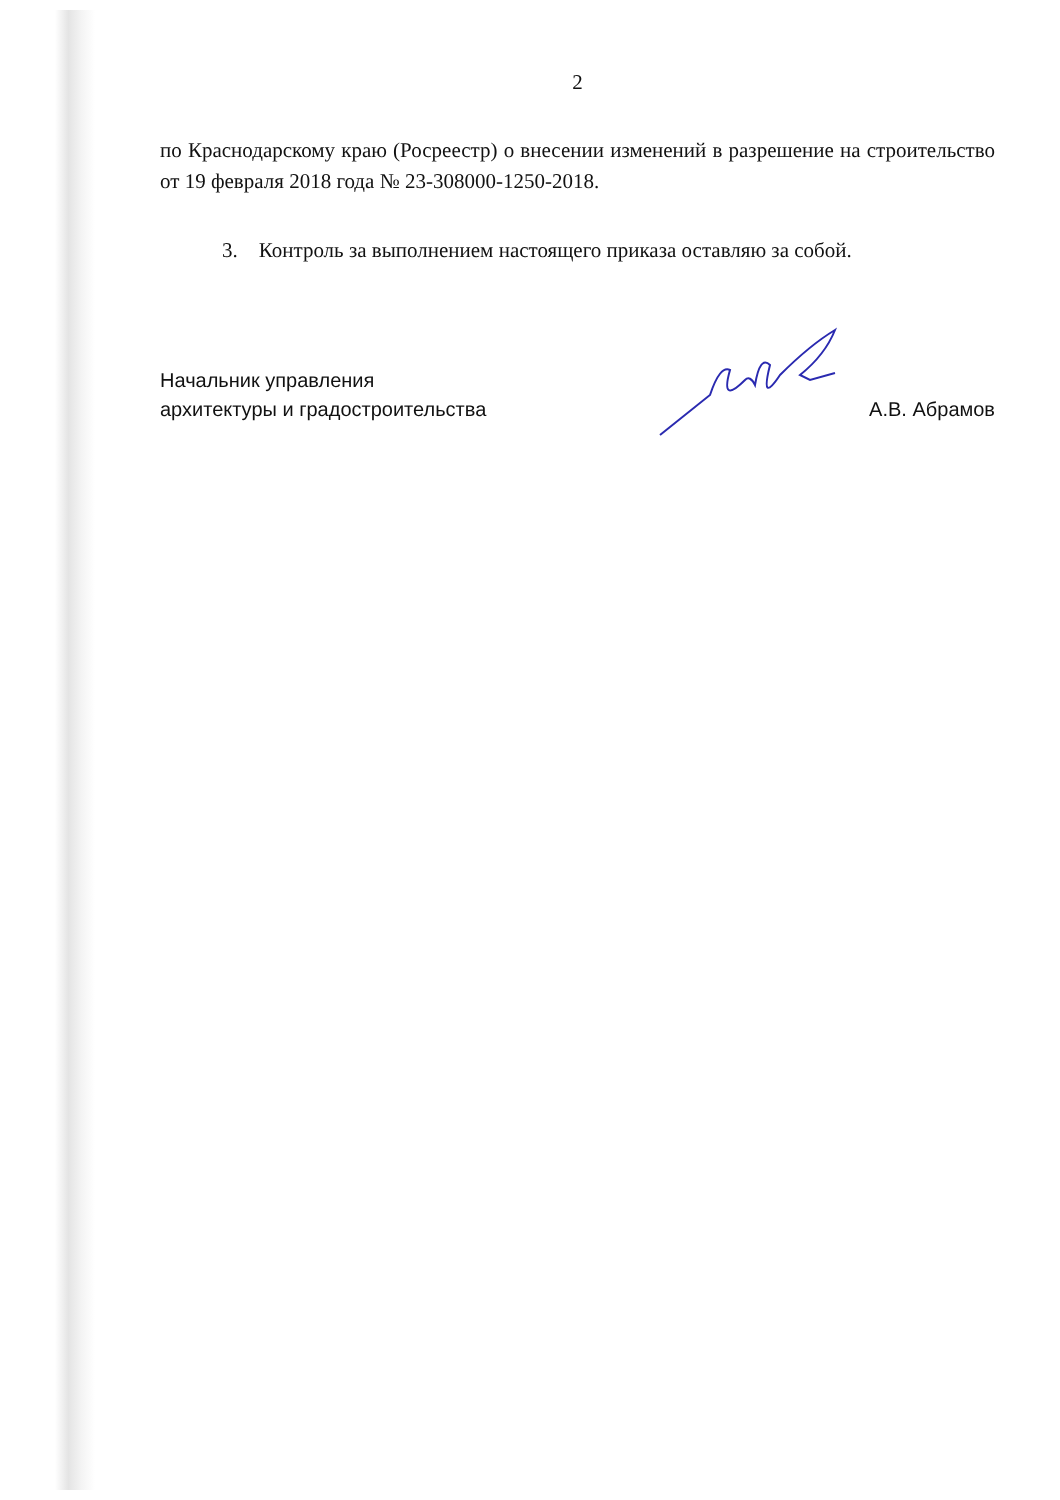2
по Краснодарскому краю (Росреестр) о внесении изменений в разрешение на строительство от 19 февраля 2018 года № 23-308000-1250-2018.
3. Контроль за выполнением настоящего приказа оставляю за собой.
Начальник управления
архитектуры и градостроительства
А.В. Абрамов